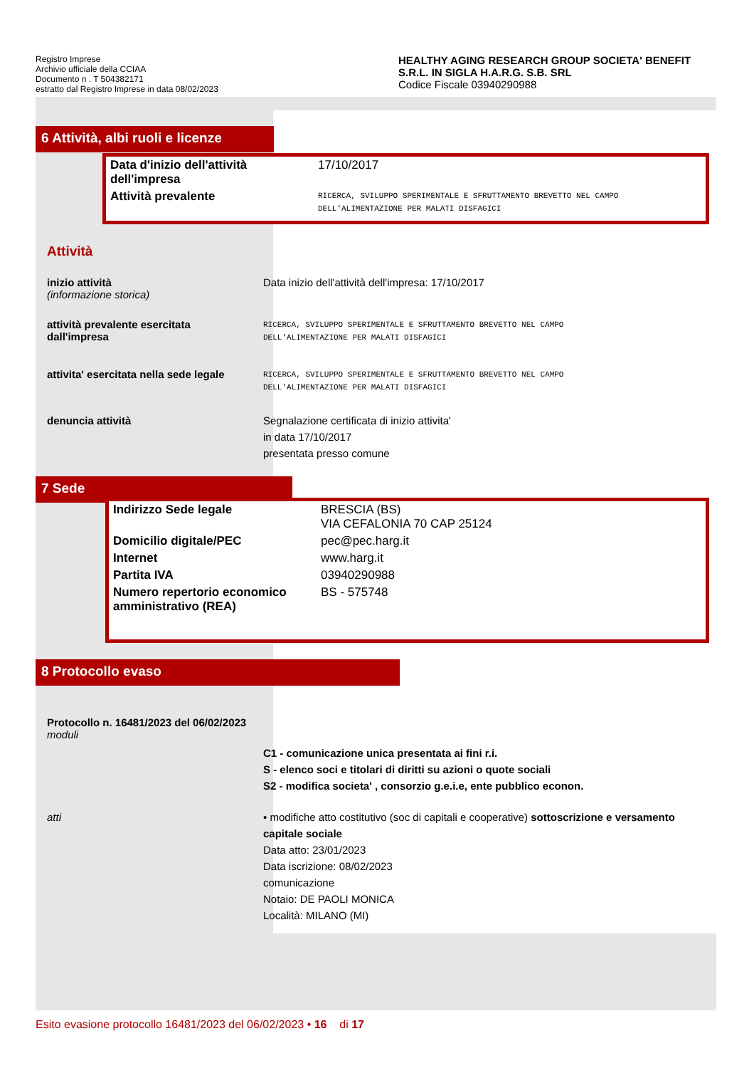Registro Imprese
Archivio ufficiale della CCIAA
Documento n . T 504382171
estratto dal Registro Imprese in data 08/02/2023
HEALTHY AGING RESEARCH GROUP SOCIETA' BENEFIT S.R.L. IN SIGLA H.A.R.G. S.B. SRL
Codice Fiscale 03940290988
6 Attività, albi ruoli e licenze
| Data d'inizio dell'attività dell'impresa | 17/10/2017 |
| Attività prevalente | RICERCA, SVILUPPO SPERIMENTALE E SFRUTTAMENTO BREVETTO NEL CAMPO DELL'ALIMENTAZIONE PER MALATI DISFAGICI |
Attività
inizio attività
(informazione storica)
Data inizio dell'attività dell'impresa: 17/10/2017
attività prevalente esercitata dall'impresa
RICERCA, SVILUPPO SPERIMENTALE E SFRUTTAMENTO BREVETTO NEL CAMPO
DELL'ALIMENTAZIONE PER MALATI DISFAGICI
attivita' esercitata nella sede legale
RICERCA, SVILUPPO SPERIMENTALE E SFRUTTAMENTO BREVETTO NEL CAMPO
DELL'ALIMENTAZIONE PER MALATI DISFAGICI
denuncia attività Segnalazione certificata di inizio attivita'
in data 17/10/2017
presentata presso comune
7 Sede
| Indirizzo Sede legale | BRESCIA (BS) VIA CEFALONIA 70 CAP 25124 |
| Domicilio digitale/PEC | pec@pec.harg.it |
| Internet | www.harg.it |
| Partita IVA | 03940290988 |
| Numero repertorio economico amministrativo (REA) | BS - 575748 |
8 Protocollo evaso
Protocollo n. 16481/2023 del 06/02/2023
moduli
C1 - comunicazione unica presentata ai fini r.i.
S - elenco soci e titolari di diritti su azioni o quote sociali
S2 - modifica societa' , consorzio g.e.i.e, ente pubblico econon.
atti • modifiche atto costitutivo (soc di capitali e cooperative) sottoscrizione e versamento capitale sociale
Data atto: 23/01/2023
Data iscrizione: 08/02/2023
comunicazione
Notaio: DE PAOLI MONICA
Località: MILANO (MI)
Esito evasione protocollo 16481/2023 del 06/02/2023 • 16 di 17